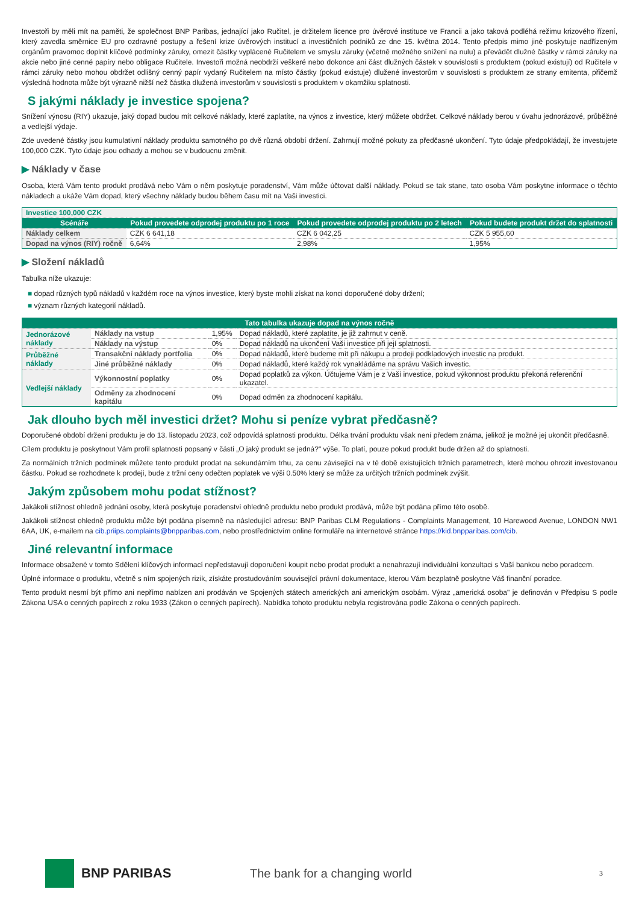Investoři by měli mít na paměti, že společnost BNP Paribas, jednající jako Ručitel, je držitelem licence pro úvěrové instituce ve Francii a jako taková podléhá režimu krizového řízení, který zavedla směrnice EU pro ozdravné postupy a řešení krize úvěrových institucí a investičních podniků ze dne 15. května 2014. Tento předpis mimo jiné poskytuje nadřízeným orgánům pravomoc doplnit klíčové podmínky záruky, omezit částky vyplácené Ručitelem ve smyslu záruky (včetně možného snížení na nulu) a převádět dlužné částky v rámci záruky na akcie nebo jiné cenné papíry nebo obligace Ručitele. Investoři možná neobdrží veškeré nebo dokonce ani část dlužných částek v souvislosti s produktem (pokud existují) od Ručitele v rámci záruky nebo mohou obdržet odlišný cenný papír vydaný Ručitelem na místo částky (pokud existuje) dlužené investorům v souvislosti s produktem ze strany emitenta, přičemž výsledná hodnota může být výrazně nižší než částka dlužená investorům v souvislosti s produktem v okamžiku splatnosti.
S jakými náklady je investice spojena?
Snížení výnosu (RIY) ukazuje, jaký dopad budou mít celkové náklady, které zaplatíte, na výnos z investice, který můžete obdržet. Celkové náklady berou v úvahu jednorázové, průběžné a vedlejší výdaje.
Zde uvedené částky jsou kumulativní náklady produktu samotného po dvě různá období držení. Zahrnují možné pokuty za předčasné ukončení. Tyto údaje předpokládají, že investujete 100,000 CZK. Tyto údaje jsou odhady a mohou se v budoucnu změnit.
▶ Náklady v čase
Osoba, která Vám tento produkt prodává nebo Vám o něm poskytuje poradenství, Vám může účtovat další náklady. Pokud se tak stane, tato osoba Vám poskytne informace o těchto nákladech a ukáže Vám dopad, který všechny náklady budou během času mít na Vaši investici.
| Investice 100,000 CZK | | | |
| Scénáře | Pokud provedete odprodej produktu po 1 roce | Pokud provedete odprodej produktu po 2 letech | Pokud budete produkt držet do splatnosti |
| Náklady celkem | CZK 6 641,18 | CZK 6 042,25 | CZK 5 955,60 |
| Dopad na výnos (RIY) ročně | 6,64% | 2,98% | 1,95% |
▶ Složení nákladů
Tabulka níže ukazuje:
■ dopad různých typů nákladů v každém roce na výnos investice, který byste mohli získat na konci doporučené doby držení;
■ význam různých kategorií nákladů.
| Tato tabulka ukazuje dopad na výnos ročně | | | |
| --- | --- | --- | --- |
| Jednorázové náklady | Náklady na vstup | 1,95% | Dopad nákladů, které zaplatíte, je již zahrnut v ceně. |
| | Náklady na výstup | 0% | Dopad nákladů na ukončení Vaši investice při její splatnosti. |
| Průběžné náklady | Transakční náklady portfolia | 0% | Dopad nákladů, které budeme mít při nákupu a prodeji podkladových investic na produkt. |
| | Jiné průběžné náklady | 0% | Dopad nákladů, které každý rok vynakládáme na správu Vašich investic. |
| Vedlejší náklady | Výkonnostní poplatky | 0% | Dopad poplatků za výkon. Účtujeme Vám je z Vaší investice, pokud výkonnost produktu překoná referenční ukazatel. |
| | Odměny za zhodnocení kapitálu | 0% | Dopad odměn za zhodnocení kapitálu. |
Jak dlouho bych měl investici držet? Mohu si peníze vybrat předčasně?
Doporučené období držení produktu je do 13. listopadu 2023, což odpovídá splatnosti produktu. Délka trvání produktu však není předem známa, jelikož je možné jej ukončit předčasně.
Cílem produktu je poskytnout Vám profil splatnosti popsaný v části „O jaký produkt se jedná?" výše. To platí, pouze pokud produkt bude držen až do splatnosti.
Za normálních tržních podmínek můžete tento produkt prodat na sekundárním trhu, za cenu závisející na v té době existujících tržních parametrech, které mohou ohrozit investovanou částku. Pokud se rozhodnete k prodeji, bude z tržní ceny odečten poplatek ve výši 0.50% který se může za určitých tržních podmínek zvýšit.
Jakým způsobem mohu podat stížnost?
Jakákoli stížnost ohledně jednání osoby, která poskytuje poradenství ohledně produktu nebo produkt prodává, může být podána přímo této osobě.
Jakákoli stížnost ohledně produktu může být podána písemně na následující adresu: BNP Paribas CLM Regulations - Complaints Management, 10 Harewood Avenue, LONDON NW1 6AA, UK, e-mailem na cib.priips.complaints@bnpparibas.com, nebo prostřednictvím online formuláře na internetové stránce https://kid.bnpparibas.com/cib.
Jiné relevantní informace
Informace obsažené v tomto Sdělení klíčových informací nepředstavují doporučení koupit nebo prodat produkt a nenahrazují individuální konzultaci s Vaší bankou nebo poradcem.
Úplné informace o produktu, včetně s ním spojených rizik, získáte prostudováním související právní dokumentace, kterou Vám bezplatně poskytne Váš finanční poradce.
Tento produkt nesmí být přímo ani nepřímo nabízen ani prodáván ve Spojených státech amerických ani americkým osobám. Výraz „americká osoba" je definován v Předpisu S podle Zákona USA o cenných papírech z roku 1933 (Zákon o cenných papírech). Nabídka tohoto produktu nebyla registrována podle Zákona o cenných papírech.
BNP PARIBAS The bank for a changing world
3